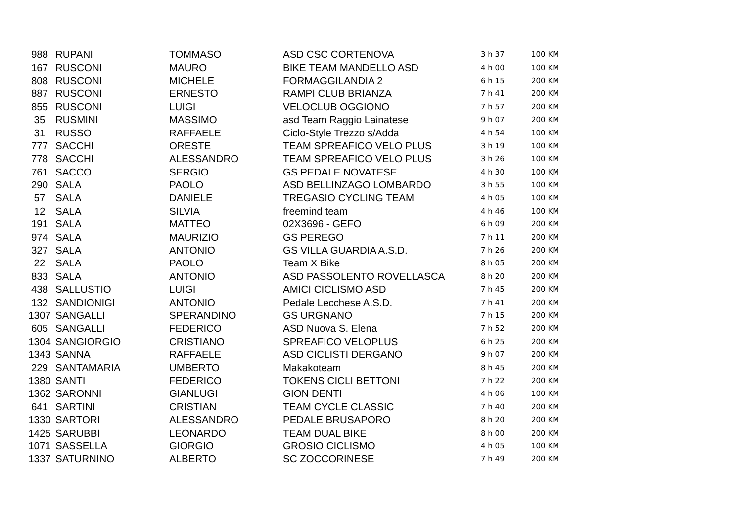| 988 | RUPANI | TOMMASO | ASD CSC CORTENOVA | 3 h 37 | 100 KM |
| 167 | RUSCONI | MAURO | BIKE TEAM MANDELLO ASD | 4 h 00 | 100 KM |
| 808 | RUSCONI | MICHELE | FORMAGGILANDIA 2 | 6 h 15 | 200 KM |
| 887 | RUSCONI | ERNESTO | RAMPI CLUB BRIANZA | 7 h 41 | 200 KM |
| 855 | RUSCONI | LUIGI | VELOCLUB OGGIONO | 7 h 57 | 200 KM |
| 35 | RUSMINI | MASSIMO | asd Team Raggio Lainatese | 9 h 07 | 200 KM |
| 31 | RUSSO | RAFFAELE | Ciclo-Style Trezzo s/Adda | 4 h 54 | 100 KM |
| 777 | SACCHI | ORESTE | TEAM SPREAFICO VELO PLUS | 3 h 19 | 100 KM |
| 778 | SACCHI | ALESSANDRO | TEAM SPREAFICO VELO PLUS | 3 h 26 | 100 KM |
| 761 | SACCO | SERGIO | GS PEDALE NOVATESE | 4 h 30 | 100 KM |
| 290 | SALA | PAOLO | ASD BELLINZAGO LOMBARDO | 3 h 55 | 100 KM |
| 57 | SALA | DANIELE | TREGASIO CYCLING TEAM | 4 h 05 | 100 KM |
| 12 | SALA | SILVIA | freemind team | 4 h 46 | 100 KM |
| 191 | SALA | MATTEO | 02X3696 - GEFO | 6 h 09 | 200 KM |
| 974 | SALA | MAURIZIO | GS PEREGO | 7 h 11 | 200 KM |
| 327 | SALA | ANTONIO | GS VILLA GUARDIA A.S.D. | 7 h 26 | 200 KM |
| 22 | SALA | PAOLO | Team X Bike | 8 h 05 | 200 KM |
| 833 | SALA | ANTONIO | ASD PASSOLENTO ROVELLASCA | 8 h 20 | 200 KM |
| 438 | SALLUSTIO | LUIGI | AMICI CICLISMO ASD | 7 h 45 | 200 KM |
| 132 | SANDIONIGI | ANTONIO | Pedale Lecchese A.S.D. | 7 h 41 | 200 KM |
| 1307 | SANGALLI | SPERANDINO | GS URGNANO | 7 h 15 | 200 KM |
| 605 | SANGALLI | FEDERICO | ASD Nuova S. Elena | 7 h 52 | 200 KM |
| 1304 | SANGIORGIO | CRISTIANO | SPREAFICO VELOPLUS | 6 h 25 | 200 KM |
| 1343 | SANNA | RAFFAELE | ASD CICLISTI DERGANO | 9 h 07 | 200 KM |
| 229 | SANTAMARIA | UMBERTO | Makakoteam | 8 h 45 | 200 KM |
| 1380 | SANTI | FEDERICO | TOKENS CICLI BETTONI | 7 h 22 | 200 KM |
| 1362 | SARONNI | GIANLUGI | GION DENTI | 4 h 06 | 100 KM |
| 641 | SARTINI | CRISTIAN | TEAM CYCLE CLASSIC | 7 h 40 | 200 KM |
| 1330 | SARTORI | ALESSANDRO | PEDALE BRUSAPORO | 8 h 20 | 200 KM |
| 1425 | SARUBBI | LEONARDO | TEAM DUAL BIKE | 8 h 00 | 200 KM |
| 1071 | SASSELLA | GIORGIO | GROSIO CICLISMO | 4 h 05 | 100 KM |
| 1337 | SATURNINO | ALBERTO | SC ZOCCORINESE | 7 h 49 | 200 KM |